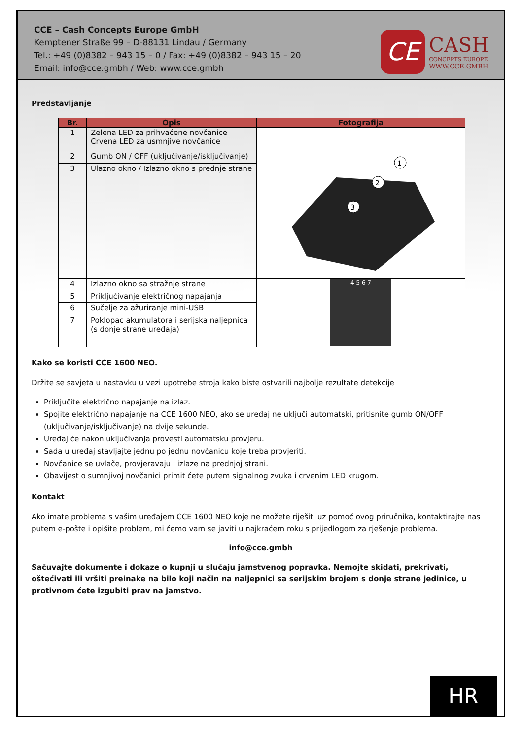CCE – Cash Concepts Europe GmbH
Kemptener Straße 99 – D-88131 Lindau / Germany
Tel.: +49 (0)8382 – 943 15 – 0 / Fax: +49 (0)8382 – 943 15 – 20
Email: info@cce.gmbh / Web: www.cce.gmbh
CE
CASH
CONCEPTS EUROPE
WWW.CCE.GMBH
Predstavljanje
| Br. | Opis | Fotografija |
| --- | --- | --- |
| 1 | Zelena LED za prihvaćene novčanice Crvena LED za usmnjive novčanice | 1 2 3 |
| 2 | Gumb ON / OFF (uključivanje/isključivanje) | |
| 3 | Ulazno okno / Izlazno okno s prednje strane | |
| 4 | Izlazno okno sa stražnje strane | 4 5 6 7 |
| 5 | Priključivanje električnog napajanja | |
| 6 | Sučelje za ažuriranje mini-USB | |
| 7 | Poklopac akumulatora i serijska naljepnica (s donje strane uređaja) | |
Kako se koristi CCE 1600 NEO.
Držite se savjeta u nastavku u vezi upotrebe stroja kako biste ostvarili najbolje rezultate detekcije
Priključite električno napajanje na izlaz.
Spojite električno napajanje na CCE 1600 NEO, ako se uređaj ne uključi automatski, pritisnite gumb ON/OFF (uključivanje/isključivanje) na dvije sekunde.
Uređaj će nakon uključivanja provesti automatsku provjeru.
Sada u uređaj stavljajte jednu po jednu novčanicu koje treba provjeriti.
Novčanice se uvlače, provjeravaju i izlaze na prednjoj strani.
Obavijest o sumnjivoj novčanici primit ćete putem signalnog zvuka i crvenim LED krugom.
Kontakt
Ako imate problema s vašim uređajem CCE 1600 NEO koje ne možete riješiti uz pomoć ovog priručnika, kontaktirajte nas putem e-pošte i opišite problem, mi ćemo vam se javiti u najkraćem roku s prijedlogom za rješenje problema.
info@cce.gmbh
Sačuvajte dokumente i dokaze o kupnji u slučaju jamstvenog popravka. Nemojte skidati, prekrivati, oštećivati ili vršiti preinake na bilo koji način na naljepnici sa serijskim brojem s donje strane jedinice, u protivnom ćete izgubiti prav na jamstvo.
HR